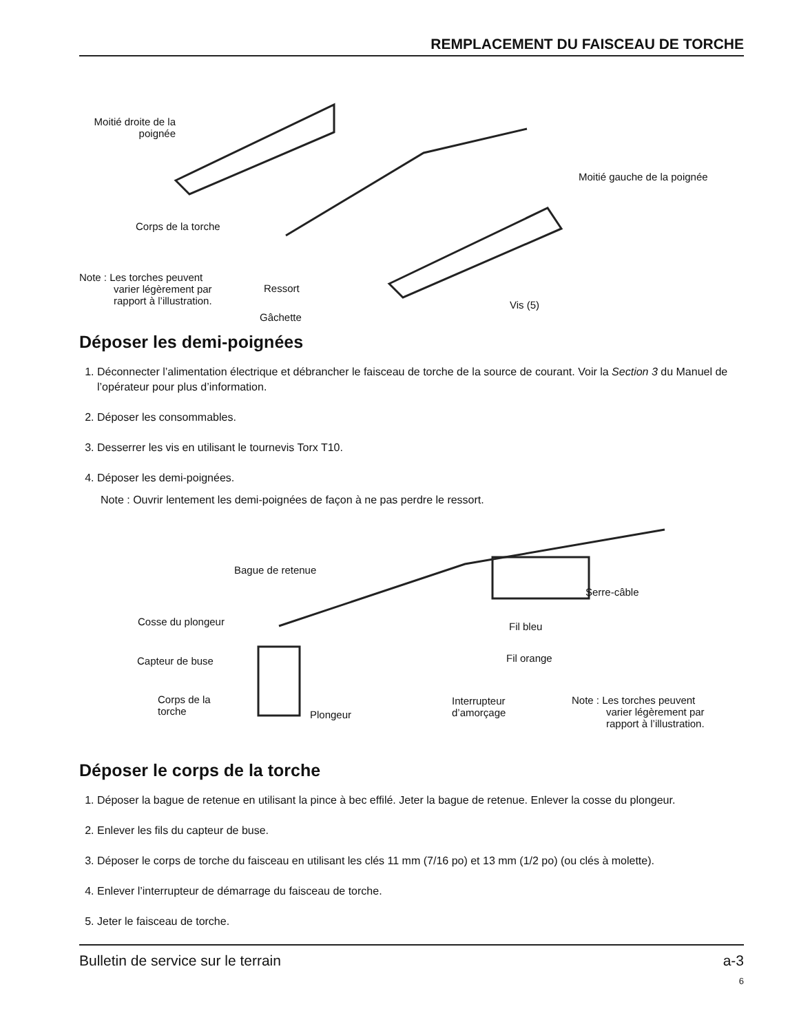REMPLACEMENT DU FAISCEAU DE TORCHE
Moitié droite de la poignée
Moitié gauche de la poignée
Corps de la torche
Note : Les torches peuvent
varier légèrement par
rapport à l’illustration.
Ressort
Gâchette
Vis (5)
Déposer les demi-poignées
1. Déconnecter l’alimentation électrique et débrancher le faisceau de torche de la source de courant. Voir la Section 3 du Manuel de l’opérateur pour plus d’information.
2. Déposer les consommables.
3. Desserrer les vis en utilisant le tournevis Torx T10.
4. Déposer les demi-poignées.
Note : Ouvrir lentement les demi-poignées de façon à ne pas perdre le ressort.
Bague de retenue
Serre-câble
Cosse du plongeur Fil bleu
Capteur de buse Fil orange
Corps de la
torche Plongeur
Interrupteur
d’amorçage
Note : Les torches peuvent
varier légèrement par
rapport à l’illustration.
Déposer le corps de la torche
1. Déposer la bague de retenue en utilisant la pince à bec effilé. Jeter la bague de retenue. Enlever la cosse du plongeur.
2. Enlever les fils du capteur de buse.
3. Déposer le corps de torche du faisceau en utilisant les clés 11 mm (7/16 po) et 13 mm (1/2 po) (ou clés à molette).
4. Enlever l’interrupteur de démarrage du faisceau de torche.
5. Jeter le faisceau de torche.
Bulletin de service sur le terrain a-3
6